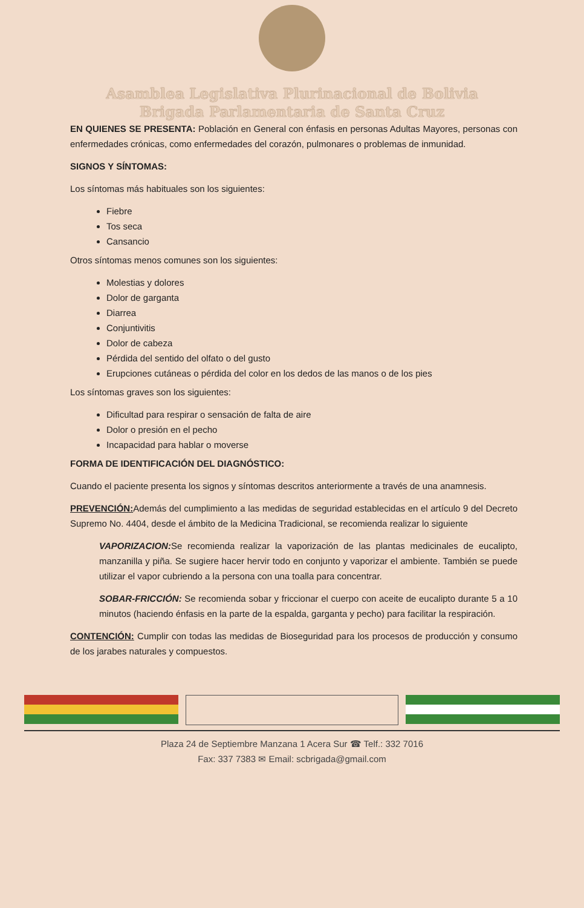Asamblea Legislativa Plurinacional de Bolivia
Brigada Parlamentaria de Santa Cruz
EN QUIENES SE PRESENTA: Población en General con énfasis en personas Adultas Mayores, personas con enfermedades crónicas, como enfermedades del corazón, pulmonares o problemas de inmunidad.
SIGNOS Y SÍNTOMAS:
Los síntomas más habituales son los siguientes:
Fiebre
Tos seca
Cansancio
Otros síntomas menos comunes son los siguientes:
Molestias y dolores
Dolor de garganta
Diarrea
Conjuntivitis
Dolor de cabeza
Pérdida del sentido del olfato o del gusto
Erupciones cutáneas o pérdida del color en los dedos de las manos o de los pies
Los síntomas graves son los siguientes:
Dificultad para respirar o sensación de falta de aire
Dolor o presión en el pecho
Incapacidad para hablar o moverse
FORMA DE IDENTIFICACIÓN DEL DIAGNÓSTICO:
Cuando el paciente presenta los signos y síntomas descritos anteriormente a través de una anamnesis.
PREVENCIÓN: Además del cumplimiento a las medidas de seguridad establecidas en el artículo 9 del Decreto Supremo No. 4404, desde el ámbito de la Medicina Tradicional, se recomienda realizar lo siguiente
VAPORIZACION: Se recomienda realizar la vaporización de las plantas medicinales de eucalipto, manzanilla y piña. Se sugiere hacer hervir todo en conjunto y vaporizar el ambiente. También se puede utilizar el vapor cubriendo a la persona con una toalla para concentrar.
SOBAR-FRICCIÓN: Se recomienda sobar y friccionar el cuerpo con aceite de eucalipto durante 5 a 10 minutos (haciendo énfasis en la parte de la espalda, garganta y pecho) para facilitar la respiración.
CONTENCIÓN: Cumplir con todas las medidas de Bioseguridad para los procesos de producción y consumo de los jarabes naturales y compuestos.
Plaza 24 de Septiembre Manzana 1 Acera Sur ☎ Telf.: 332 7016
Fax: 337 7383 ✉ Email: scbrigada@gmail.com